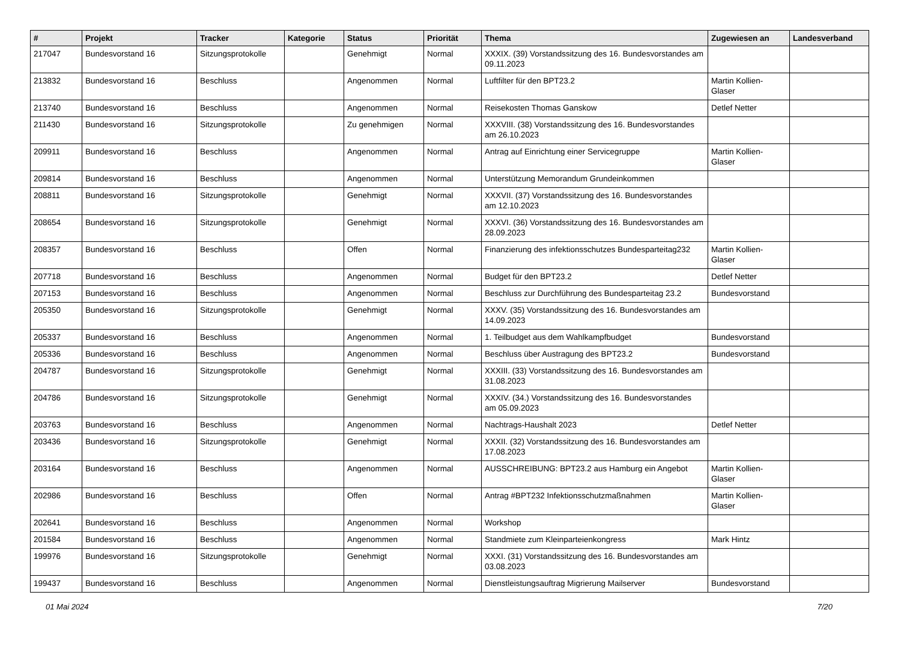| # | Projekt | Tracker | Kategorie | Status | Priorität | Thema | Zugewiesen an | Landesverband |
| --- | --- | --- | --- | --- | --- | --- | --- | --- |
| 217047 | Bundesvorstand 16 | Sitzungsprotokolle | | Genehmigt | Normal | XXXIX. (39) Vorstandssitzung des 16. Bundesvorstandes am 09.11.2023 | | |
| 213832 | Bundesvorstand 16 | Beschluss | | Angenommen | Normal | Luftfilter für den BPT23.2 | Martin Kollien-Glaser | |
| 213740 | Bundesvorstand 16 | Beschluss | | Angenommen | Normal | Reisekosten Thomas Ganskow | Detlef Netter | |
| 211430 | Bundesvorstand 16 | Sitzungsprotokolle | | Zu genehmigen | Normal | XXXVIII. (38) Vorstandssitzung des 16. Bundesvorstandes am 26.10.2023 | | |
| 209911 | Bundesvorstand 16 | Beschluss | | Angenommen | Normal | Antrag auf Einrichtung einer Servicegruppe | Martin Kollien-Glaser | |
| 209814 | Bundesvorstand 16 | Beschluss | | Angenommen | Normal | Unterstützung Memorandum Grundeinkommen | | |
| 208811 | Bundesvorstand 16 | Sitzungsprotokolle | | Genehmigt | Normal | XXXVII. (37) Vorstandssitzung des 16. Bundesvorstandes am 12.10.2023 | | |
| 208654 | Bundesvorstand 16 | Sitzungsprotokolle | | Genehmigt | Normal | XXXVI. (36) Vorstandssitzung des 16. Bundesvorstandes am 28.09.2023 | | |
| 208357 | Bundesvorstand 16 | Beschluss | | Offen | Normal | Finanzierung des infektionsschutzes Bundesparteitag232 | Martin Kollien-Glaser | |
| 207718 | Bundesvorstand 16 | Beschluss | | Angenommen | Normal | Budget für den BPT23.2 | Detlef Netter | |
| 207153 | Bundesvorstand 16 | Beschluss | | Angenommen | Normal | Beschluss zur Durchführung des Bundesparteitag 23.2 | Bundesvorstand | |
| 205350 | Bundesvorstand 16 | Sitzungsprotokolle | | Genehmigt | Normal | XXXV. (35) Vorstandssitzung des 16. Bundesvorstandes am 14.09.2023 | | |
| 205337 | Bundesvorstand 16 | Beschluss | | Angenommen | Normal | 1. Teilbudget aus dem Wahlkampfbudget | Bundesvorstand | |
| 205336 | Bundesvorstand 16 | Beschluss | | Angenommen | Normal | Beschluss über Austragung des BPT23.2 | Bundesvorstand | |
| 204787 | Bundesvorstand 16 | Sitzungsprotokolle | | Genehmigt | Normal | XXXIII. (33) Vorstandssitzung des 16. Bundesvorstandes am 31.08.2023 | | |
| 204786 | Bundesvorstand 16 | Sitzungsprotokolle | | Genehmigt | Normal | XXXIV. (34.) Vorstandssitzung des 16. Bundesvorstandes am 05.09.2023 | | |
| 203763 | Bundesvorstand 16 | Beschluss | | Angenommen | Normal | Nachtrags-Haushalt 2023 | Detlef Netter | |
| 203436 | Bundesvorstand 16 | Sitzungsprotokolle | | Genehmigt | Normal | XXXII. (32) Vorstandssitzung des 16. Bundesvorstandes am 17.08.2023 | | |
| 203164 | Bundesvorstand 16 | Beschluss | | Angenommen | Normal | AUSSCHREIBUNG: BPT23.2 aus Hamburg ein Angebot | Martin Kollien-Glaser | |
| 202986 | Bundesvorstand 16 | Beschluss | | Offen | Normal | Antrag #BPT232 Infektionsschutzmaßnahmen | Martin Kollien-Glaser | |
| 202641 | Bundesvorstand 16 | Beschluss | | Angenommen | Normal | Workshop | | |
| 201584 | Bundesvorstand 16 | Beschluss | | Angenommen | Normal | Standmiete zum Kleinparteienkongress | Mark Hintz | |
| 199976 | Bundesvorstand 16 | Sitzungsprotokolle | | Genehmigt | Normal | XXXI. (31) Vorstandssitzung des 16. Bundesvorstandes am 03.08.2023 | | |
| 199437 | Bundesvorstand 16 | Beschluss | | Angenommen | Normal | Dienstleistungsauftrag Migrierung Mailserver | Bundesvorstand | |
01 Mai 2024 7/20